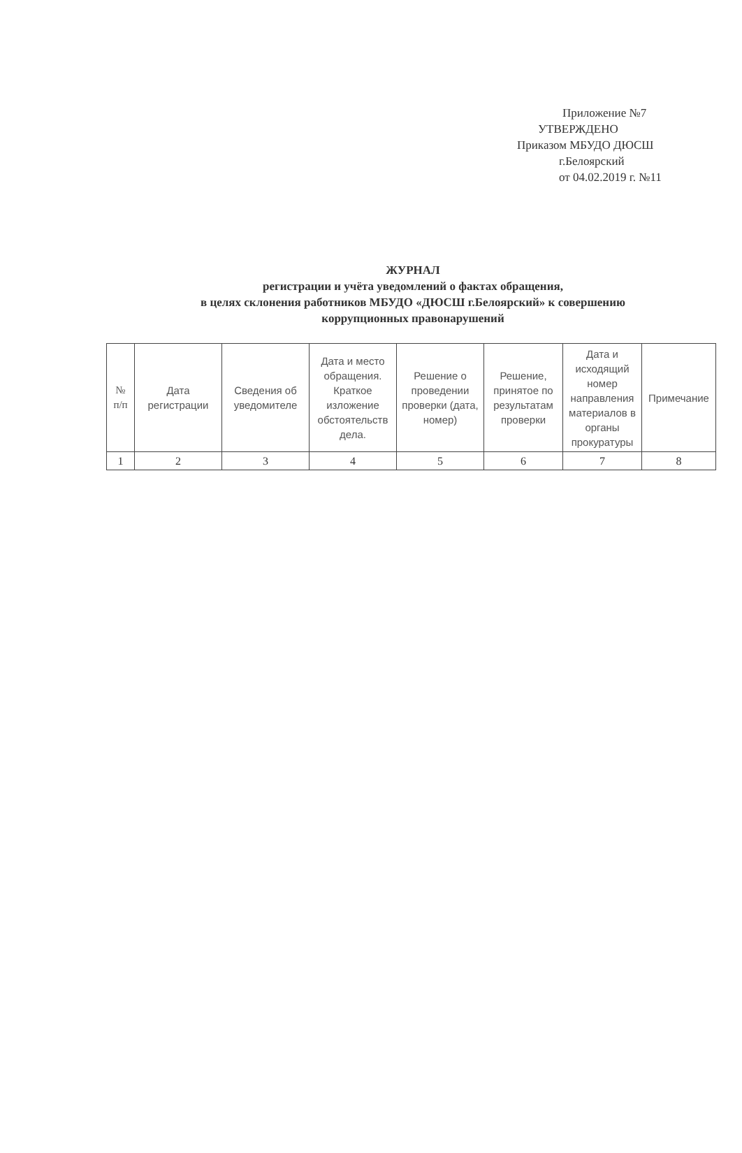Приложение №7
УТВЕРЖДЕНО
Приказом МБУДО ДЮСШ
г.Белоярский
от 04.02.2019 г. №11
ЖУРНАЛ
регистрации и учёта уведомлений о фактах обращения,
в целях склонения работников МБУДО «ДЮСШ г.Белоярский» к совершению
коррупционных правонарушений
| № п/п | Дата регистрации | Сведения об уведомителе | Дата и место обращения. Краткое изложение обстоятельств дела. | Решение о проведении проверки (дата, номер) | Решение, принятое по результатам проверки | Дата и исходящий номер направления материалов в органы прокуратуры | Примечание |
| --- | --- | --- | --- | --- | --- | --- | --- |
| 1 | 2 | 3 | 4 | 5 | 6 | 7 | 8 |